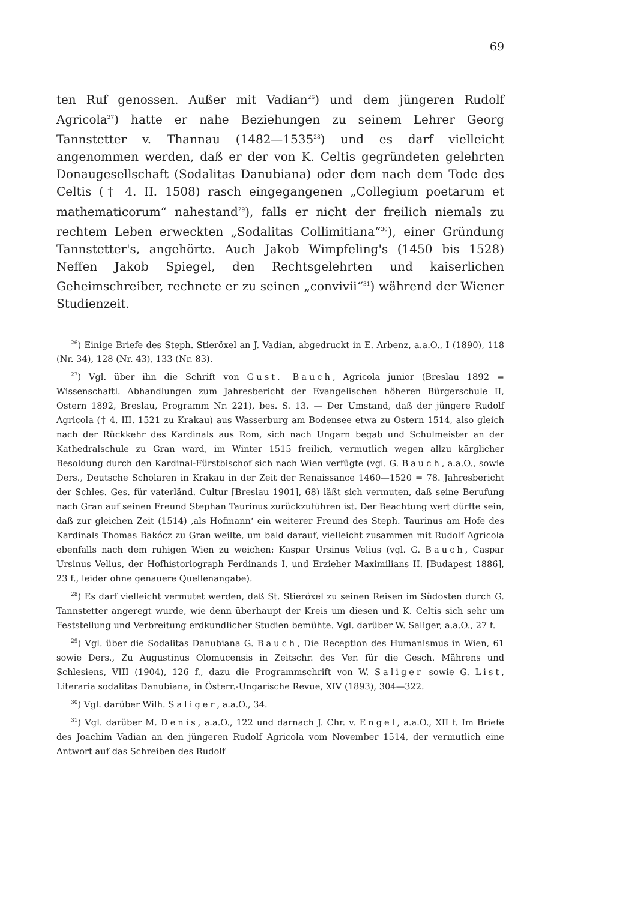69
ten Ruf genossen. Außer mit Vadian<sup>26</sup>) und dem jüngeren Rudolf Agricola<sup>27</sup>) hatte er nahe Beziehungen zu seinem Lehrer Georg Tannstetter v. Thannau (1482—1535<sup>28</sup>) und es darf vielleicht angenommen werden, daß er der von K. Celtis gegründeten gelehrten Donaugesellschaft (Sodalitas Danubiana) oder dem nach dem Tode des Celtis († 4. II. 1508) rasch eingegangenen „Collegium poetarum et mathematicorum“ nahestand<sup>29</sup>), falls er nicht der freilich niemals zu rechtem Leben erweckten „Sodalitas Collimitiana“<sup>30</sup>), einer Gründung Tannstetter's, angehörte. Auch Jakob Wimpfeling's (1450 bis 1528) Neffen Jakob Spiegel, den Rechtsgelehrten und kaiserlichen Geheimschreiber, rechnete er zu seinen „convivii“<sup>31</sup>) während der Wiener Studienzeit.
<sup>26</sup>) Einige Briefe des Steph. Stieröxel an J. Vadian, abgedruckt in E. Arbenz, a.a.O., I (1890), 118 (Nr. 34), 128 (Nr. 43), 133 (Nr. 83).
<sup>27</sup>) Vgl. über ihn die Schrift von Gust. Bauch, Agricola junior (Breslau 1892 = Wissenschaftl. Abhandlungen zum Jahresbericht der Evangelischen höheren Bürgerschule II, Ostern 1892, Breslau, Programm Nr. 221), bes. S. 13. — Der Umstand, daß der jüngere Rudolf Agricola († 4. III. 1521 zu Krakau) aus Wasserburg am Bodensee etwa zu Ostern 1514, also gleich nach der Rückkehr des Kardinals aus Rom, sich nach Ungarn begab und Schulmeister an der Kathedralschule zu Gran ward, im Winter 1515 freilich, vermutlich wegen allzu kärglicher Besoldung durch den Kardinal-Fürstbischof sich nach Wien verfügte (vgl. G. Bauch, a.a.O., sowie Ders., Deutsche Scholaren in Krakau in der Zeit der Renaissance 1460—1520 = 78. Jahresbericht der Schles. Ges. für vaterländ. Cultur [Breslau 1901], 68) läßt sich vermuten, daß seine Berufung nach Gran auf seinen Freund Stephan Taurinus zurückzuführen ist. Der Beachtung wert dürfte sein, daß zur gleichen Zeit (1514) ‚als Hofmann‘ ein weiterer Freund des Steph. Taurinus am Hofe des Kardinals Thomas Bakócz zu Gran weilte, um bald darauf, vielleicht zusammen mit Rudolf Agricola ebenfalls nach dem ruhigen Wien zu weichen: Kaspar Ursinus Velius (vgl. G. Bauch, Caspar Ursinus Velius, der Hofhistoriograph Ferdinands I. und Erzieher Maximilians II. [Budapest 1886], 23 f., leider ohne genauere Quellenangabe).
<sup>28</sup>) Es darf vielleicht vermutet werden, daß St. Stieröxel zu seinen Reisen im Südosten durch G. Tannstetter angeregt wurde, wie denn überhaupt der Kreis um diesen und K. Celtis sich sehr um Feststellung und Verbreitung erdkundlicher Studien bemühte. Vgl. darüber W. Saliger, a.a.O., 27 f.
<sup>29</sup>) Vgl. über die Sodalitas Danubiana G. Bauch, Die Reception des Humanismus in Wien, 61 sowie Ders., Zu Augustinus Olomucensis in Zeitschr. des Ver. für die Gesch. Mährens und Schlesiens, VIII (1904), 126 f., dazu die Programmschrift von W. Saliger sowie G. List, Literaria sodalitas Danubiana, in Österr.-Ungarische Revue, XIV (1893), 304—322.
<sup>30</sup>) Vgl. darüber Wilh. Saliger, a.a.O., 34.
<sup>31</sup>) Vgl. darüber M. Denis, a.a.O., 122 und darnach J. Chr. v. Engel, a.a.O., XII f. Im Briefe des Joachim Vadian an den jüngeren Rudolf Agricola vom November 1514, der vermutlich eine Antwort auf das Schreiben des Rudolf